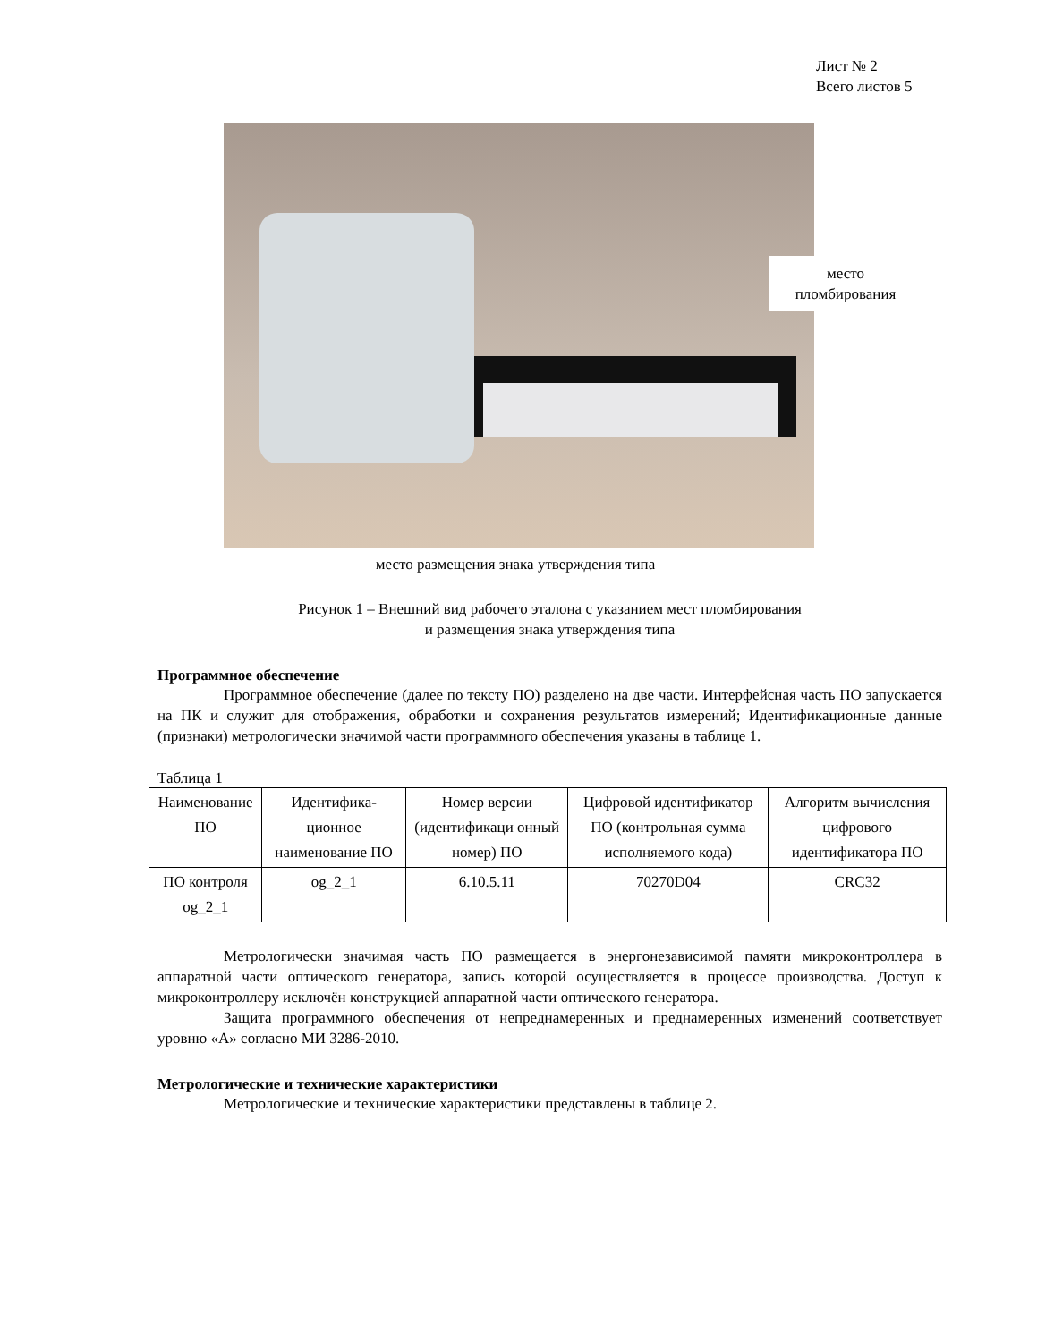Лист № 2
Всего листов 5
место пломбирования
место размещения знака утверждения типа
Рисунок 1 – Внешний вид рабочего эталона с указанием мест пломбирования
и размещения знака утверждения типа
Программное обеспечение
Программное обеспечение (далее по тексту ПО) разделено на две части. Интерфейсная часть ПО запускается на ПК и служит для отображения, обработки и сохранения результатов измерений; Идентификационные данные (признаки) метрологически значимой части программного обеспечения указаны в таблице 1.
Таблица 1
| Наименование ПО | Идентифика-ционное наименование ПО | Номер версии (идентификаци онный номер) ПО | Цифровой идентификатор ПО (контрольная сумма исполняемого кода) | Алгоритм вычисления цифрового идентификатора ПО |
| --- | --- | --- | --- | --- |
| ПО контроля og_2_1 | og_2_1 | 6.10.5.11 | 70270D04 | CRC32 |
Метрологически значимая часть ПО размещается в энергонезависимой памяти микроконтроллера в аппаратной части оптического генератора, запись которой осуществляется в процессе производства. Доступ к микроконтроллеру исключён конструкцией аппаратной части оптического генератора.
Защита программного обеспечения от непреднамеренных и преднамеренных изменений соответствует уровню «А» согласно МИ 3286-2010.
Метрологические и технические характеристики
Метрологические и технические характеристики представлены в таблице 2.